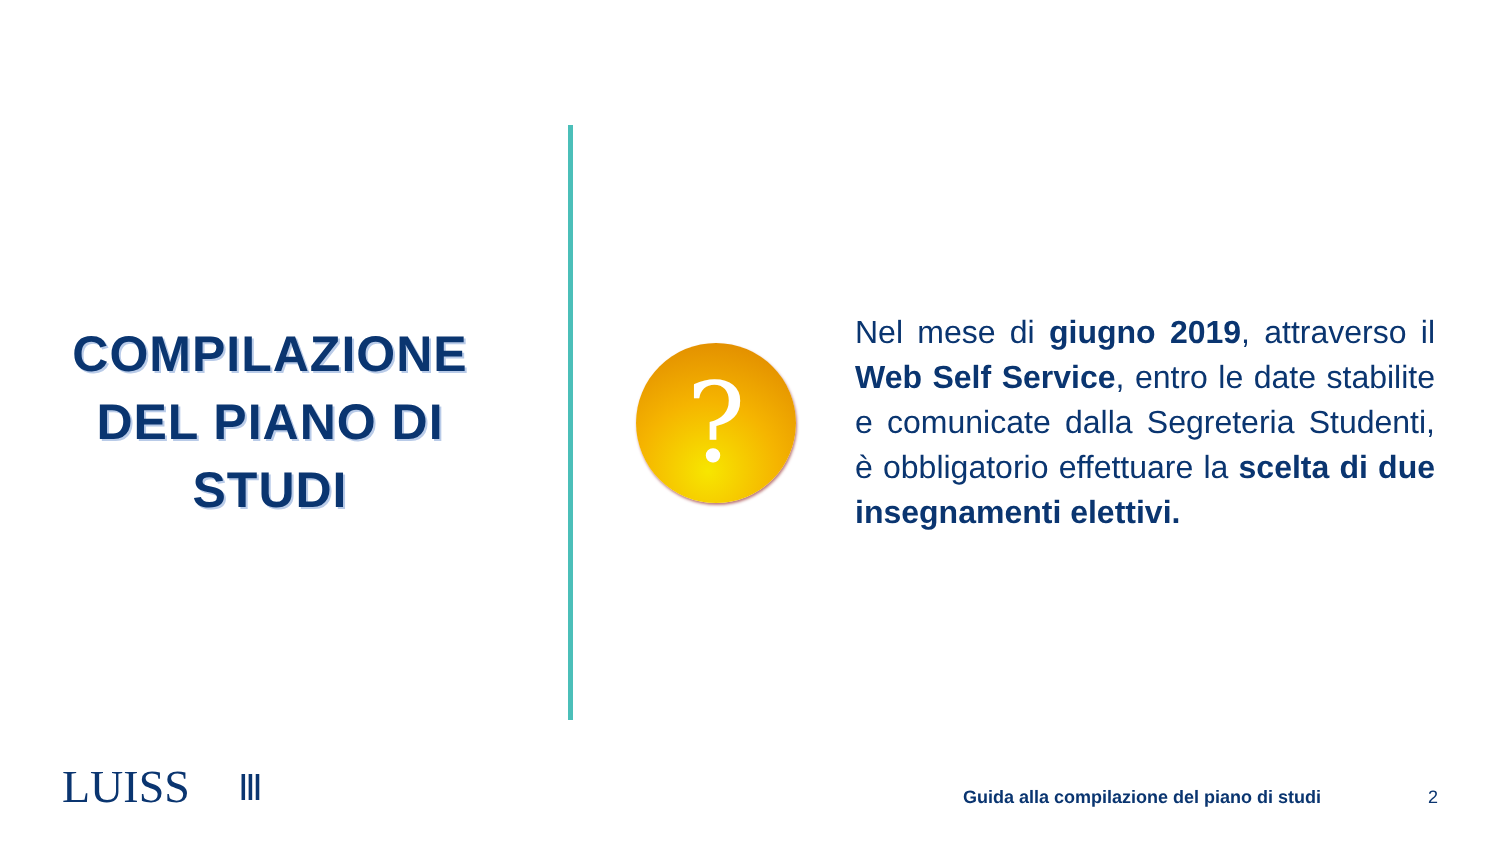COMPILAZIONE DEL PIANO DI STUDI
?
Nel mese di giugno 2019, attraverso il Web Self Service, entro le date stabilite e comunicate dalla Segreteria Studenti, è obbligatorio effettuare la scelta di due insegnamenti elettivi.
LUISS Ⅲ
Guida alla compilazione del piano di studi
2